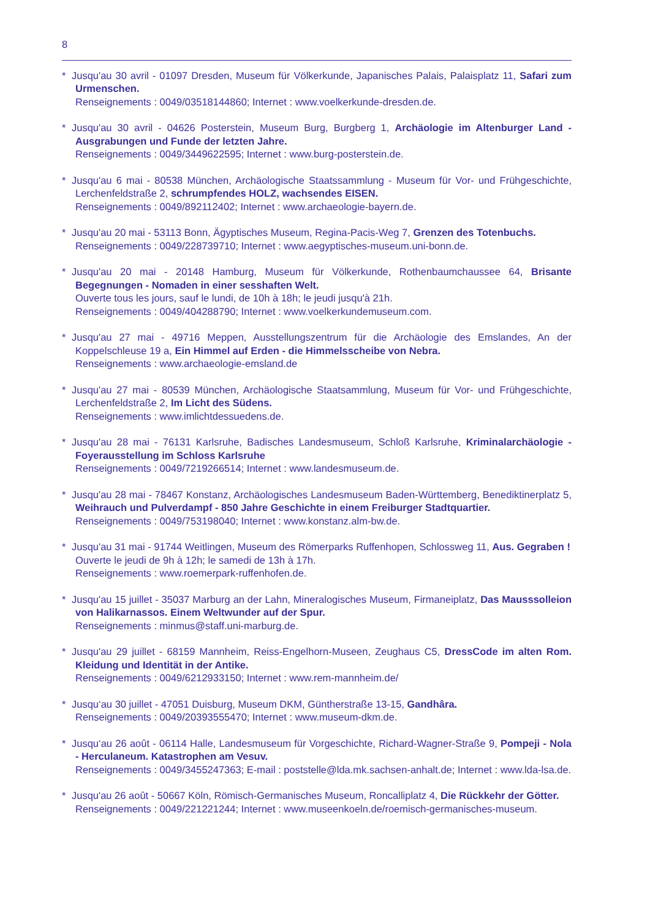8
* Jusqu'au 30 avril - 01097 Dresden, Museum für Völkerkunde, Japanisches Palais, Palaisplatz 11, Safari zum Urmenschen.
Renseignements : 0049/03518144860; Internet : www.voelkerkunde-dresden.de.
* Jusqu'au 30 avril - 04626 Posterstein, Museum Burg, Burgberg 1, Archäologie im Altenburger Land - Ausgrabungen und Funde der letzten Jahre.
Renseignements : 0049/3449622595; Internet : www.burg-posterstein.de.
* Jusqu'au 6 mai - 80538 München, Archäologische Staatssammlung - Museum für Vor- und Frühgeschichte, Lerchenfeldstraße 2, schrumpfendes HOLZ, wachsendes EISEN.
Renseignements : 0049/892112402; Internet : www.archaeologie-bayern.de.
* Jusqu'au 20 mai - 53113 Bonn, Ägyptisches Museum, Regina-Pacis-Weg 7, Grenzen des Totenbuchs.
Renseignements : 0049/228739710; Internet : www.aegyptisches-museum.uni-bonn.de.
* Jusqu'au 20 mai - 20148 Hamburg, Museum für Völkerkunde, Rothenbaumchaussee 64, Brisante Begegnungen - Nomaden in einer sesshaften Welt.
Ouverte tous les jours, sauf le lundi, de 10h à 18h; le jeudi jusqu'à 21h.
Renseignements : 0049/404288790; Internet : www.voelkerkundemuseum.com.
* Jusqu'au 27 mai - 49716 Meppen, Ausstellungszentrum für die Archäologie des Emslandes, An der Koppelschleuse 19 a, Ein Himmel auf Erden - die Himmelsscheibe von Nebra.
Renseignements : www.archaeologie-emsland.de
* Jusqu'au 27 mai - 80539 München, Archäologische Staatsammlung, Museum für Vor- und Frühgeschichte, Lerchenfeldstraße 2, Im Licht des Südens.
Renseignements : www.imlichtdessuedens.de.
* Jusqu'au 28 mai - 76131 Karlsruhe, Badisches Landesmuseum, Schloß Karlsruhe, Kriminalarchäologie - Foyerausstellung im Schloss Karlsruhe
Renseignements : 0049/7219266514; Internet : www.landesmuseum.de.
* Jusqu'au 28 mai - 78467 Konstanz, Archäologisches Landesmuseum Baden-Württemberg, Benediktinerplatz 5, Weihrauch und Pulverdampf - 850 Jahre Geschichte in einem Freiburger Stadtquartier.
Renseignements : 0049/753198040; Internet : www.konstanz.alm-bw.de.
* Jusqu'au 31 mai - 91744 Weitlingen, Museum des Römerparks Ruffenhopen, Schlossweg 11, Aus. Gegraben !
Ouverte le jeudi de 9h à 12h; le samedi de 13h à 17h.
Renseignements : www.roemerpark-ruffenhofen.de.
* Jusqu'au 15 juillet - 35037 Marburg an der Lahn, Mineralogisches Museum, Firmaneiplatz, Das Mausssolleion von Halikarnassos. Einem Weltwunder auf der Spur.
Renseignements : minmus@staff.uni-marburg.de.
* Jusqu'au 29 juillet - 68159 Mannheim, Reiss-Engelhorn-Museen, Zeughaus C5, DressCode im alten Rom. Kleidung und Identität in der Antike.
Renseignements : 0049/6212933150; Internet : www.rem-mannheim.de/
* Jusqu‘au 30 juillet - 47051 Duisburg, Museum DKM, Güntherstraße 13-15, Gandhâra.
Renseignements : 0049/20393555470; Internet : www.museum-dkm.de.
* Jusqu‘au 26 août - 06114 Halle, Landesmuseum für Vorgeschichte, Richard-Wagner-Straße 9, Pompeji - Nola - Herculaneum. Katastrophen am Vesuv.
Renseignements : 0049/3455247363; E-mail : poststelle@lda.mk.sachsen-anhalt.de; Internet : www.lda-lsa.de.
* Jusqu'au 26 août - 50667 Köln, Römisch-Germanisches Museum, Roncalliplatz 4, Die Rückkehr der Götter.
Renseignements : 0049/221221244; Internet : www.museenkoeln.de/roemisch-germanisches-museum.